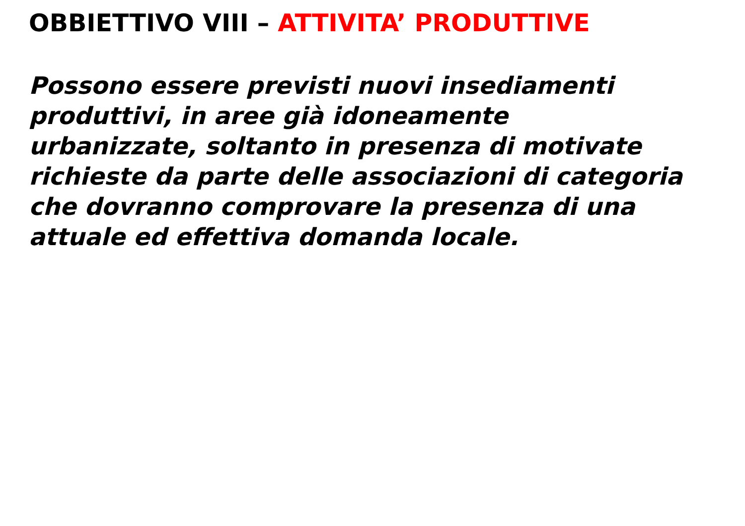OBBIETTIVO VIII – ATTIVITA’ PRODUTTIVE
Possono essere previsti nuovi insediamenti
produttivi, in aree già idoneamente
urbanizzate, soltanto in presenza di motivate
richieste da parte delle associazioni di categoria
che dovranno comprovare la presenza di una
attuale ed effettiva domanda locale.